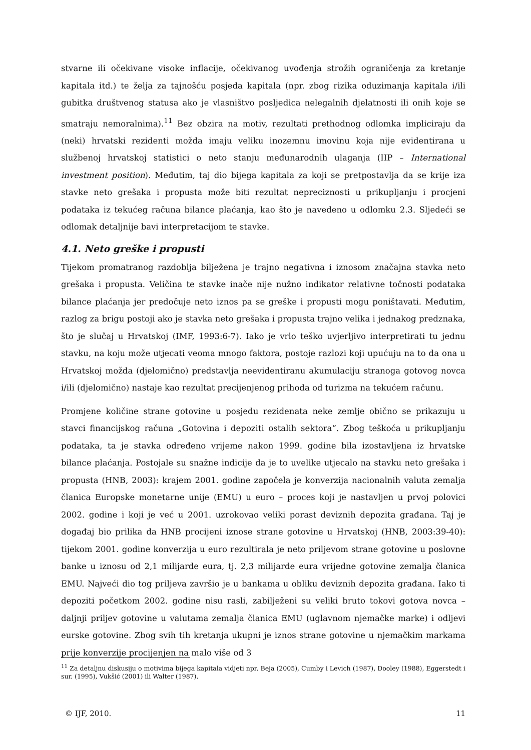stvarne ili očekivane visoke inflacije, očekivanog uvođenja strožih ograničenja za kretanje kapitala itd.) te želja za tajnošću posjeda kapitala (npr. zbog rizika oduzimanja kapitala i/ili gubitka društvenog statusa ako je vlasništvo posljedica nelegalnih djelatnosti ili onih koje se smatraju nemoralnima).<sup>11</sup> Bez obzira na motiv, rezultati prethodnog odlomka impliciraju da (neki) hrvatski rezidenti možda imaju veliku inozemnu imovinu koja nije evidentirana u službenoj hrvatskoj statistici o neto stanju međunarodnih ulaganja (IIP – International investment position). Međutim, taj dio bijega kapitala za koji se pretpostavlja da se krije iza stavke neto grešaka i propusta može biti rezultat nepreciznosti u prikupljanju i procjeni podataka iz tekućeg računa bilance plaćanja, kao što je navedeno u odlomku 2.3. Sljedeći se odlomak detaljnije bavi interpretacijom te stavke.
4.1. Neto greške i propusti
Tijekom promatranog razdoblja bilježena je trajno negativna i iznosom značajna stavka neto grešaka i propusta. Veličina te stavke inače nije nužno indikator relativne točnosti podataka bilance plaćanja jer predočuje neto iznos pa se greške i propusti mogu poništavati. Međutim, razlog za brigu postoji ako je stavka neto grešaka i propusta trajno velika i jednakog predznaka, što je slučaj u Hrvatskoj (IMF, 1993:6-7). Iako je vrlo teško uvjerljivo interpretirati tu jednu stavku, na koju može utjecati veoma mnogo faktora, postoje razlozi koji upućuju na to da ona u Hrvatskoj možda (djelomično) predstavlja neevidentiranu akumulaciju stranoga gotovog novca i/ili (djelomično) nastaje kao rezultat precijenjenog prihoda od turizma na tekućem računu.
Promjene količine strane gotovine u posjedu rezidenata neke zemlje obično se prikazuju u stavci financijskog računa „Gotovina i depoziti ostalih sektora“. Zbog teškoća u prikupljanju podataka, ta je stavka određeno vrijeme nakon 1999. godine bila izostavljena iz hrvatske bilance plaćanja. Postojale su snažne indicije da je to uvelike utjecalo na stavku neto grešaka i propusta (HNB, 2003): krajem 2001. godine započela je konverzija nacionalnih valuta zemalja članica Europske monetarne unije (EMU) u euro – proces koji je nastavljen u prvoj polovici 2002. godine i koji je već u 2001. uzrokovao veliki porast deviznih depozita građana. Taj je događaj bio prilika da HNB procijeni iznose strane gotovine u Hrvatskoj (HNB, 2003:39-40): tijekom 2001. godine konverzija u euro rezultirala je neto priljevom strane gotovine u poslovne banke u iznosu od 2,1 milijarde eura, tj. 2,3 milijarde eura vrijedne gotovine zemalja članica EMU. Najveći dio tog priljeva završio je u bankama u obliku deviznih depozita građana. Iako ti depoziti početkom 2002. godine nisu rasli, zabilježeni su veliki bruto tokovi gotova novca – daljnji priljev gotovine u valutama zemalja članica EMU (uglavnom njemačke marke) i odljevi eurske gotovine. Zbog svih tih kretanja ukupni je iznos strane gotovine u njemačkim markama prije konverzije procijenjen na malo više od 3
<sup>11</sup> Za detaljnu diskusiju o motivima bijega kapitala vidjeti npr. Beja (2005), Cumby i Levich (1987), Dooley (1988), Eggerstedt i sur. (1995), Vukšić (2001) ili Walter (1987).
© IJF, 2010. 11